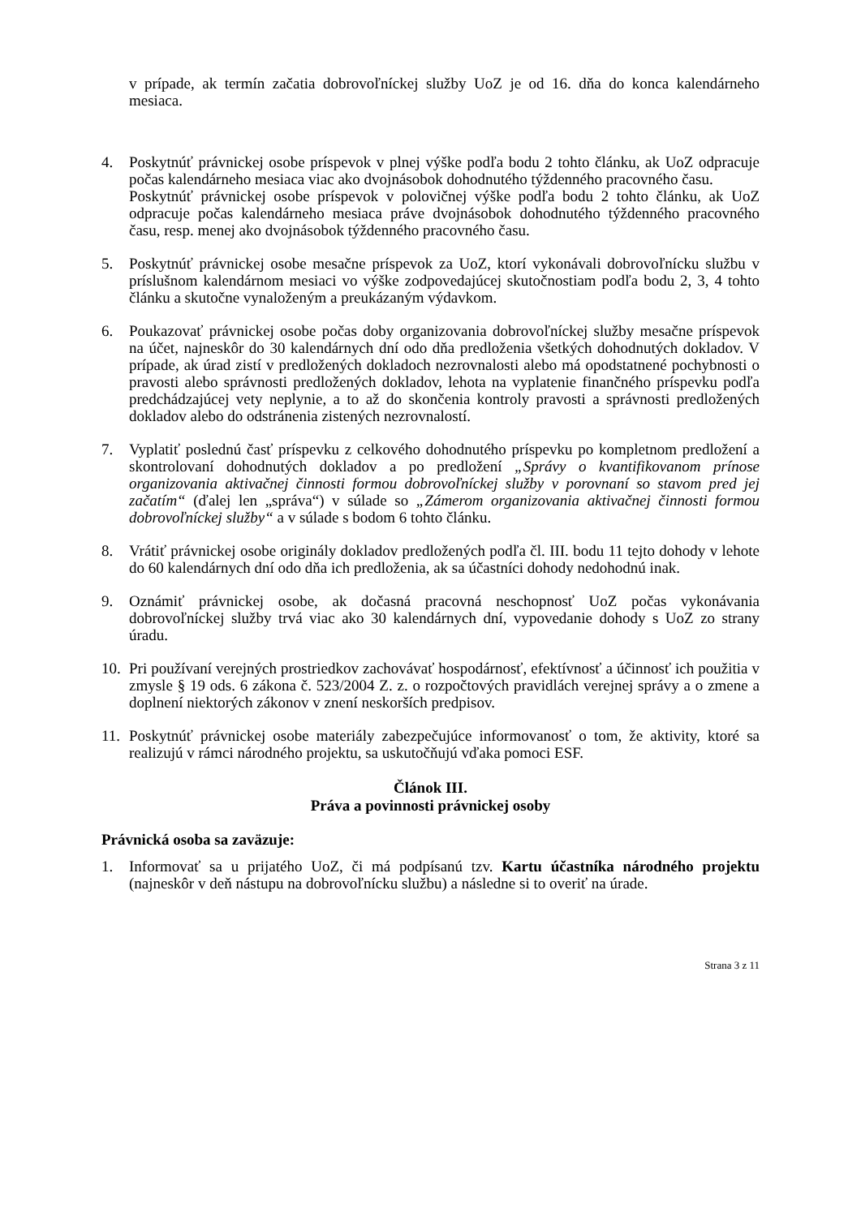v prípade, ak termín začatia dobrovoľníckej služby UoZ je od 16. dňa do konca kalendárneho mesiaca.
4. Poskytnúť právnickej osobe príspevok v plnej výške podľa bodu 2 tohto článku, ak UoZ odpracuje počas kalendárneho mesiaca viac ako dvojnásobok dohodnutého týždenného pracovného času.
Poskytnúť právnickej osobe príspevok v polovičnej výške podľa bodu 2 tohto článku, ak UoZ odpracuje počas kalendárneho mesiaca práve dvojnásobok dohodnutého týždenného pracovného času, resp. menej ako dvojnásobok týždenného pracovného času.
5. Poskytnúť právnickej osobe mesačne príspevok za UoZ, ktorí vykonávali dobrovoľnícku službu v príslušnom kalendárnom mesiaci vo výške zodpovedajúcej skutočnostiam podľa bodu 2, 3, 4 tohto článku a skutočne vynaloženým a preukázaným výdavkom.
6. Poukazovať právnickej osobe počas doby organizovania dobrovoľníckej služby mesačne príspevok na účet, najneskôr do 30 kalendárnych dní odo dňa predloženia všetkých dohodnutých dokladov. V prípade, ak úrad zistí v predložených dokladoch nezrovnalosti alebo má opodstatnené pochybnosti o pravosti alebo správnosti predložených dokladov, lehota na vyplatenie finančného príspevku podľa predchádzajúcej vety neplynie, a to až do skončenia kontroly pravosti a správnosti predložených dokladov alebo do odstránenia zistených nezrovnalostí.
7. Vyplatiť poslednú časť príspevku z celkového dohodnutého príspevku po kompletnom predložení a skontrolovaní dohodnutých dokladov a po predložení „Správy o kvantifikovanom prínose organizovania aktivačnej činnosti formou dobrovoľníckej služby v porovnaní so stavom pred jej začatím“ (ďalej len „správa“) v súlade so „Zámerom organizovania aktivačnej činnosti formou dobrovoľníckej služby“ a v súlade s bodom 6 tohto článku.
8. Vrátiť právnickej osobe originály dokladov predložených podľa čl. III. bodu 11 tejto dohody v lehote do 60 kalendárnych dní odo dňa ich predloženia, ak sa účastníci dohody nedohodnú inak.
9. Oznámiť právnickej osobe, ak dočasná pracovná neschopnosť UoZ počas vykonávania dobrovoľníckej služby trvá viac ako 30 kalendárnych dní, vypovedanie dohody s UoZ zo strany úradu.
10.
Pri používaní verejných prostriedkov zachovávať hospodárnosť, efektívnosť a účinnosť ich použitia v zmysle § 19 ods. 6 zákona č. 523/2004 Z. z. o rozpočtových pravidlách verejnej správy a o zmene a doplnení niektorých zákonov v znení neskorších predpisov.
11.
Poskytnúť právnickej osobe materiály zabezpečujúce informovanosť o tom, že aktivity, ktoré sa realizujú v rámci národného projektu, sa uskutočňujú vďaka pomoci ESF.
Článok III.
Práva a povinnosti právnickej osoby
Právnická osoba sa zaväzuje:
1. Informovať sa u prijatého UoZ, či má podpísanú tzv. Kartu účastníka národného projektu (najneskôr v deň nástupu na dobrovoľnícku službu) a následne si to overiť na úrade.
Strana 3 z 11